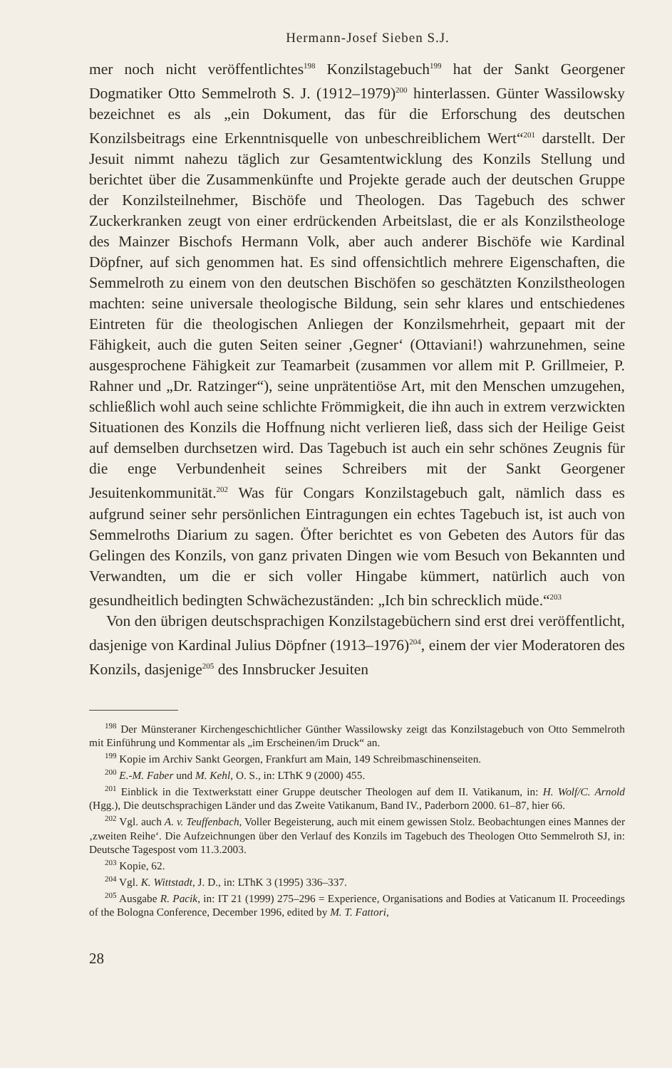Hermann-Josef Sieben S.J.
mer noch nicht veröffentlichtes<sup>198</sup> Konzilstagebuch<sup>199</sup> hat der Sankt Georgener Dogmatiker Otto Semmelroth S. J. (1912–1979)<sup>200</sup> hinterlassen. Günter Wassilowsky bezeichnet es als „ein Dokument, das für die Erforschung des deutschen Konzilsbeitrags eine Erkenntnisquelle von unbeschreiblichem Wert“<sup>201</sup> darstellt. Der Jesuit nimmt nahezu täglich zur Gesamtentwicklung des Konzils Stellung und berichtet über die Zusammenkünfte und Projekte gerade auch der deutschen Gruppe der Konzilsteilnehmer, Bischöfe und Theologen. Das Tagebuch des schwer Zuckerkranken zeugt von einer erdrückenden Arbeitslast, die er als Konzilstheologe des Mainzer Bischofs Hermann Volk, aber auch anderer Bischöfe wie Kardinal Döpfner, auf sich genommen hat. Es sind offensichtlich mehrere Eigenschaften, die Semmelroth zu einem von den deutschen Bischöfen so geschätzten Konzilstheologen machten: seine universale theologische Bildung, sein sehr klares und entschiedenes Eintreten für die theologischen Anliegen der Konzilsmehrheit, gepaart mit der Fähigkeit, auch die guten Seiten seiner ‚Gegner‘ (Ottaviani!) wahrzunehmen, seine ausgesprochene Fähigkeit zur Teamarbeit (zusammen vor allem mit P. Grillmeier, P. Rahner und „Dr. Ratzinger“), seine unprätentiöse Art, mit den Menschen umzugehen, schließlich wohl auch seine schlichte Frömmigkeit, die ihn auch in extrem verzwickten Situationen des Konzils die Hoffnung nicht verlieren ließ, dass sich der Heilige Geist auf demselben durchsetzen wird. Das Tagebuch ist auch ein sehr schönes Zeugnis für die enge Verbundenheit seines Schreibers mit der Sankt Georgener Jesuitenkommunität.<sup>202</sup> Was für Congars Konzilstagebuch galt, nämlich dass es aufgrund seiner sehr persönlichen Eintragungen ein echtes Tagebuch ist, ist auch von Semmelroths Diarium zu sagen. Öfter berichtet es von Gebeten des Autors für das Gelingen des Konzils, von ganz privaten Dingen wie vom Besuch von Bekannten und Verwandten, um die er sich voller Hingabe kümmert, natürlich auch von gesundheitlich bedingten Schwächezuständen: „Ich bin schrecklich müde.“<sup>203</sup>
Von den übrigen deutschsprachigen Konzilstagebüchern sind erst drei veröffentlicht, dasjenige von Kardinal Julius Döpfner (1913–1976)<sup>204</sup>, einem der vier Moderatoren des Konzils, dasjenige<sup>205</sup> des Innsbrucker Jesuiten
<sup>198</sup> Der Münsteraner Kirchengeschichtlicher Günther Wassilowsky zeigt das Konzilstagebuch von Otto Semmelroth mit Einführung und Kommentar als „im Erscheinen/im Druck“ an.
<sup>199</sup> Kopie im Archiv Sankt Georgen, Frankfurt am Main, 149 Schreibmaschinenseiten.
<sup>200</sup> E.-M. Faber und M. Kehl, O. S., in: LThK 9 (2000) 455.
<sup>201</sup> Einblick in die Textwerkstatt einer Gruppe deutscher Theologen auf dem II. Vatikanum, in: H. Wolf/C. Arnold (Hgg.), Die deutschsprachigen Länder und das Zweite Vatikanum, Band IV., Paderborn 2000. 61–87, hier 66.
<sup>202</sup> Vgl. auch A. v. Teuffenbach, Voller Begeisterung, auch mit einem gewissen Stolz. Beobachtungen eines Mannes der ‚zweiten Reihe‘. Die Aufzeichnungen über den Verlauf des Konzils im Tagebuch des Theologen Otto Semmelroth SJ, in: Deutsche Tagespost vom 11.3.2003.
<sup>203</sup> Kopie, 62.
<sup>204</sup> Vgl. K. Wittstadt, J. D., in: LThK 3 (1995) 336–337.
<sup>205</sup> Ausgabe R. Pacik, in: IT 21 (1999) 275–296 = Experience, Organisations and Bodies at Vaticanum II. Proceedings of the Bologna Conference, December 1996, edited by M. T. Fattori,
28